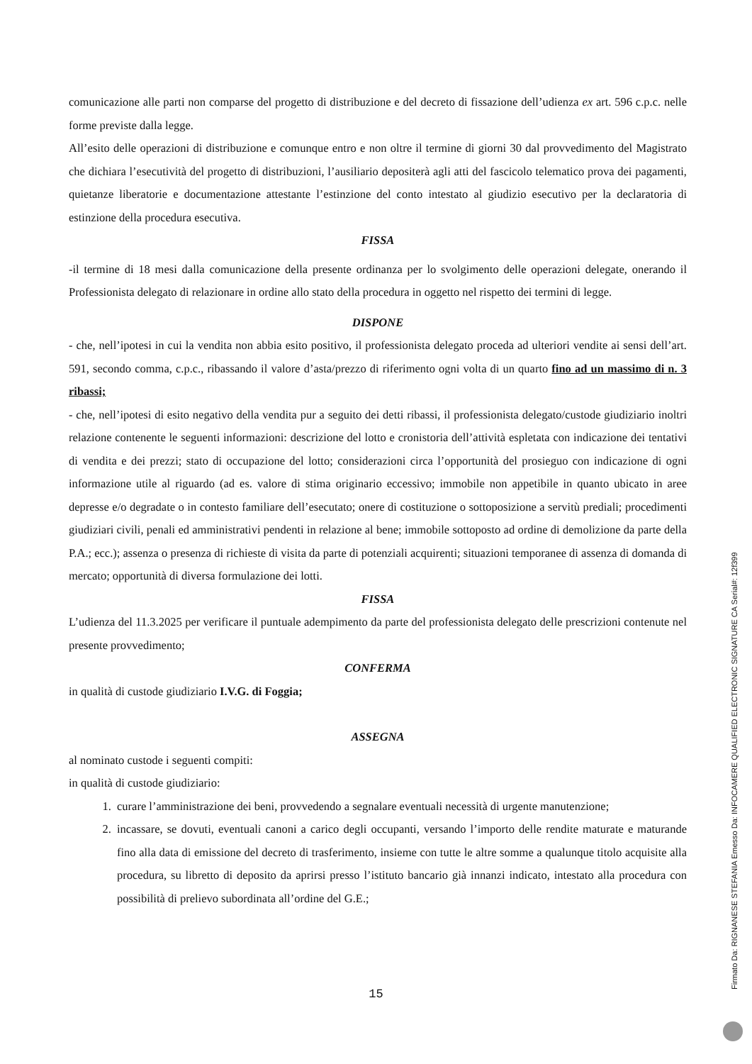comunicazione alle parti non comparse del progetto di distribuzione e del decreto di fissazione dell’udienza ex art. 596 c.p.c. nelle forme previste dalla legge.
All’esito delle operazioni di distribuzione e comunque entro e non oltre il termine di giorni 30 dal provvedimento del Magistrato che dichiara l’esecutività del progetto di distribuzioni, l’ausiliario depositerà agli atti del fascicolo telematico prova dei pagamenti, quietanze liberatorie e documentazione attestante l’estinzione del conto intestato al giudizio esecutivo per la declaratoria di estinzione della procedura esecutiva.
FISSA
-il termine di 18 mesi dalla comunicazione della presente ordinanza per lo svolgimento delle operazioni delegate, onerando il Professionista delegato di relazionare in ordine allo stato della procedura in oggetto nel rispetto dei termini di legge.
DISPONE
- che, nell’ipotesi in cui la vendita non abbia esito positivo, il professionista delegato proceda ad ulteriori vendite ai sensi dell’art. 591, secondo comma, c.p.c., ribassando il valore d’asta/prezzo di riferimento ogni volta di un quarto fino ad un massimo di n. 3 ribassi;
- che, nell’ipotesi di esito negativo della vendita pur a seguito dei detti ribassi, il professionista delegato/custode giudiziario inoltri relazione contenente le seguenti informazioni: descrizione del lotto e cronistoria dell’attività espletata con indicazione dei tentativi di vendita e dei prezzi; stato di occupazione del lotto; considerazioni circa l’opportunità del prosieguo con indicazione di ogni informazione utile al riguardo (ad es. valore di stima originario eccessivo; immobile non appetibile in quanto ubicato in aree depresse e/o degradate o in contesto familiare dell’esecutato; onere di costituzione o sottoposizione a servitù prediali; procedimenti giudiziari civili, penali ed amministrativi pendenti in relazione al bene; immobile sottoposto ad ordine di demolizione da parte della P.A.; ecc.); assenza o presenza di richieste di visita da parte di potenziali acquirenti; situazioni temporanee di assenza di domanda di mercato; opportunità di diversa formulazione dei lotti.
FISSA
L’udienza del 11.3.2025 per verificare il puntuale adempimento da parte del professionista delegato delle prescrizioni contenute nel presente provvedimento;
CONFERMA
in qualità di custode giudiziario I.V.G. di Foggia;
ASSEGNA
al nominato custode i seguenti compiti:
in qualità di custode giudiziario:
1. curare l’amministrazione dei beni, provvedendo a segnalare eventuali necessità di urgente manutenzione;
2. incassare, se dovuti, eventuali canoni a carico degli occupanti, versando l’importo delle rendite maturate e maturande fino alla data di emissione del decreto di trasferimento, insieme con tutte le altre somme a qualunque titolo acquisite alla procedura, su libretto di deposito da aprirsi presso l’istituto bancario già innanzi indicato, intestato alla procedura con possibilità di prelievo subordinata all’ordine del G.E.;
15 Firmato Da: RIGNANESE STEFANIA Emesso Da: INFOCAMERE QUALIFIED ELECTRONIC SIGNATURE CA Serial#: 12f399